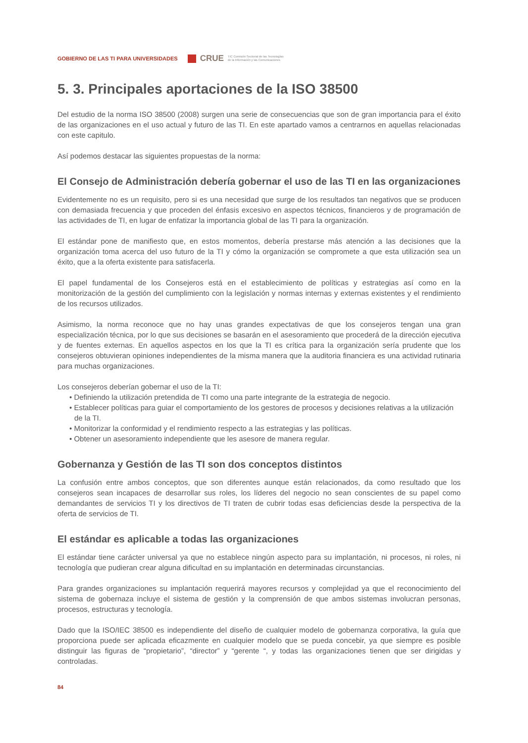GOBIERNO DE LAS TI PARA UNIVERSIDADES CRUE TIC Comisión Sectorial de las Tecnologías
de la Información y las Comunicaciones
5. 3. Principales aportaciones de la ISO 38500
Del estudio de la norma ISO 38500 (2008) surgen una serie de consecuencias que son de gran importancia para el éxito de las organizaciones en el uso actual y futuro de las TI. En este apartado vamos a centrarnos en aquellas relacionadas con este capitulo.
Así podemos destacar las siguientes propuestas de la norma:
El Consejo de Administración debería gobernar el uso de las TI en las organizaciones
Evidentemente no es un requisito, pero si es una necesidad que surge de los resultados tan negativos que se producen con demasiada frecuencia y que proceden del énfasis excesivo en aspectos técnicos, financieros y de programación de las actividades de TI, en lugar de enfatizar la importancia global de las TI para la organización.
El estándar pone de manifiesto que, en estos momentos, debería prestarse más atención a las decisiones que la organización toma acerca del uso futuro de la TI y cómo la organización se compromete a que esta utilización sea un éxito, que a la oferta existente para satisfacerla.
El papel fundamental de los Consejeros está en el establecimiento de políticas y estrategias así como en la monitorización de la gestión del cumplimiento con la legislación y normas internas y externas existentes y el rendimiento de los recursos utilizados.
Asimismo, la norma reconoce que no hay unas grandes expectativas de que los consejeros tengan una gran especialización técnica, por lo que sus decisiones se basarán en el asesoramiento que procederá de la dirección ejecutiva y de fuentes externas. En aquellos aspectos en los que la TI es crítica para la organización sería prudente que los consejeros obtuvieran opiniones independientes de la misma manera que la auditoria financiera es una actividad rutinaria para muchas organizaciones.
Los consejeros deberían gobernar el uso de la TI:
• Definiendo la utilización pretendida de TI como una parte integrante de la estrategia de negocio.
• Establecer políticas para guiar el comportamiento de los gestores de procesos y decisiones relativas a la utilización de la TI.
• Monitorizar la conformidad y el rendimiento respecto a las estrategias y las políticas.
• Obtener un asesoramiento independiente que les asesore de manera regular.
Gobernanza y Gestión de las TI son dos conceptos distintos
La confusión entre ambos conceptos, que son diferentes aunque están relacionados, da como resultado que los consejeros sean incapaces de desarrollar sus roles, los líderes del negocio no sean conscientes de su papel como demandantes de servicios TI y los directivos de TI traten de cubrir todas esas deficiencias desde la perspectiva de la oferta de servicios de TI.
El estándar es aplicable a todas las organizaciones
El estándar tiene carácter universal ya que no establece ningún aspecto para su implantación, ni procesos, ni roles, ni tecnología que pudieran crear alguna dificultad en su implantación en determinadas circunstancias.
Para grandes organizaciones su implantación requerirá mayores recursos y complejidad ya que el reconocimiento del sistema de gobernaza incluye el sistema de gestión y la comprensión de que ambos sistemas involucran personas, procesos, estructuras y tecnología.
Dado que la ISO/IEC 38500 es independiente del diseño de cualquier modelo de gobernanza corporativa, la guía que proporciona puede ser aplicada eficazmente en cualquier modelo que se pueda concebir, ya que siempre es posible distinguir las figuras de “propietario”, “director” y “gerente “, y todas las organizaciones tienen que ser dirigidas y controladas.
84